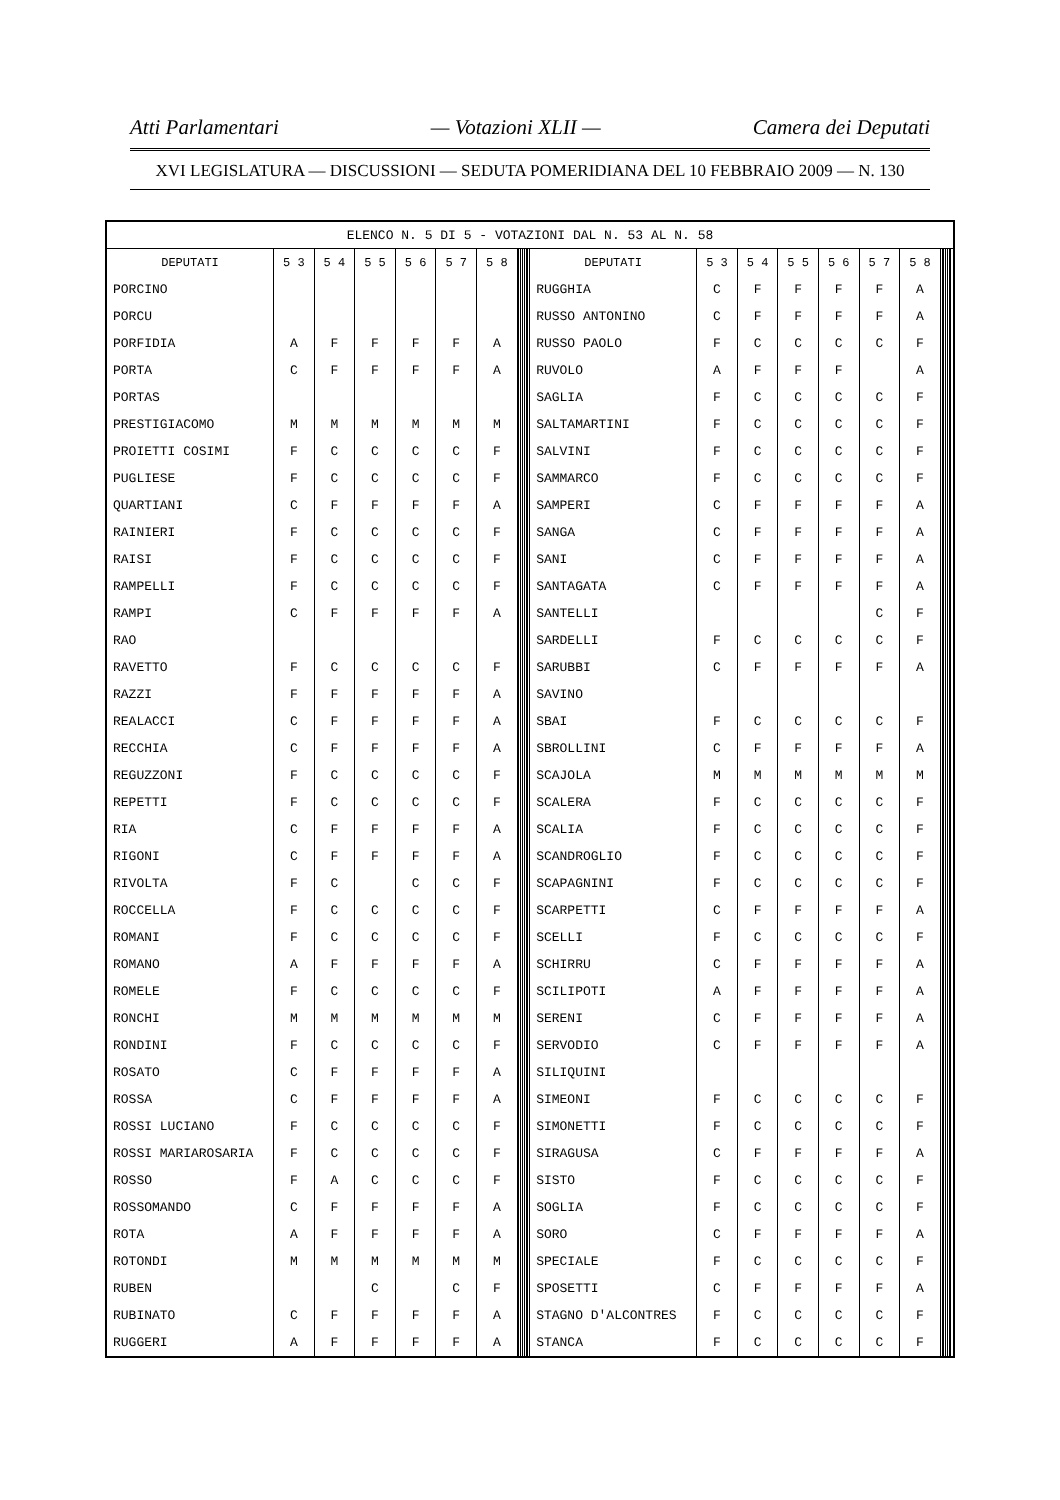Atti Parlamentari — Votazioni XLII — Camera dei Deputati
XVI LEGISLATURA — DISCUSSIONI — SEDUTA POMERIDIANA DEL 10 FEBBRAIO 2009 — N. 130
| ELENCO N. 5 DI 5 - VOTAZIONI DAL N. 53 AL N. 58 | | | | | | | | | | | | | | | | | | | | | | | | | | | |
| DEPUTATI | 5 3 | 5 4 | 5 5 | 5 6 | 5 7 | 5 8 | | | | | | | | DEPUTATI | 5 3 | 5 4 | 5 5 | 5 6 | 5 7 | 5 8 | | | | | | | |
| PORCINO | | | | | | | | | | | | | | RUGGHIA | C | F | F | F | F | A | | | | | | | |
| PORCU | | | | | | | | | | | | | | RUSSO ANTONINO | C | F | F | F | F | A | | | | | | | |
| PORFIDIA | A | F | F | F | F | A | | | | | | | | RUSSO PAOLO | F | C | C | C | C | F | | | | | | | |
| PORTA | C | F | F | F | F | A | | | | | | | | RUVOLO | A | F | F | F | | A | | | | | | | |
| PORTAS | | | | | | | | | | | | | | SAGLIA | F | C | C | C | C | F | | | | | | | |
| PRESTIGIACOMO | M | M | M | M | M | M | | | | | | | | SALTAMARTINI | F | C | C | C | C | F | | | | | | | |
| PROIETTI COSIMI | F | C | C | C | C | F | | | | | | | | SALVINI | F | C | C | C | C | F | | | | | | | |
| PUGLIESE | F | C | C | C | C | F | | | | | | | | SAMMARCO | F | C | C | C | C | F | | | | | | | |
| QUARTIANI | C | F | F | F | F | A | | | | | | | | SAMPERI | C | F | F | F | F | A | | | | | | | |
| RAINIERI | F | C | C | C | C | F | | | | | | | | SANGA | C | F | F | F | F | A | | | | | | | |
| RAISI | F | C | C | C | C | F | | | | | | | | SANI | C | F | F | F | F | A | | | | | | | |
| RAMPELLI | F | C | C | C | C | F | | | | | | | | SANTAGATA | C | F | F | F | F | A | | | | | | | |
| RAMPI | C | F | F | F | F | A | | | | | | | | SANTELLI | | | | | C | F | | | | | | | |
| RAO | | | | | | | | | | | | | | SARDELLI | F | C | C | C | C | F | | | | | | | |
| RAVETTO | F | C | C | C | C | F | | | | | | | | SARUBBI | C | F | F | F | F | A | | | | | | | |
| RAZZI | F | F | F | F | F | A | | | | | | | | SAVINO | | | | | | | | | | | | | |
| REALACCI | C | F | F | F | F | A | | | | | | | | SBAI | F | C | C | C | C | F | | | | | | | |
| RECCHIA | C | F | F | F | F | A | | | | | | | | SBROLLINI | C | F | F | F | F | A | | | | | | | |
| REGUZZONI | F | C | C | C | C | F | | | | | | | | SCAJOLA | M | M | M | M | M | M | | | | | | | |
| REPETTI | F | C | C | C | C | F | | | | | | | | SCALERA | F | C | C | C | C | F | | | | | | | |
| RIA | C | F | F | F | F | A | | | | | | | | SCALIA | F | C | C | C | C | F | | | | | | | |
| RIGONI | C | F | F | F | F | A | | | | | | | | SCANDROGLIO | F | C | C | C | C | F | | | | | | | |
| RIVOLTA | F | C | | C | C | F | | | | | | | | SCAPAGNINI | F | C | C | C | C | F | | | | | | | |
| ROCCELLA | F | C | C | C | C | F | | | | | | | | SCARPETTI | C | F | F | F | F | A | | | | | | | |
| ROMANI | F | C | C | C | C | F | | | | | | | | SCELLI | F | C | C | C | C | F | | | | | | | |
| ROMANO | A | F | F | F | F | A | | | | | | | | SCHIRRU | C | F | F | F | F | A | | | | | | | |
| ROMELE | F | C | C | C | C | F | | | | | | | | SCILIPOTI | A | F | F | F | F | A | | | | | | | |
| RONCHI | M | M | M | M | M | M | | | | | | | | SERENI | C | F | F | F | F | A | | | | | | | |
| RONDINI | F | C | C | C | C | F | | | | | | | | SERVODIO | C | F | F | F | F | A | | | | | | | |
| ROSATO | C | F | F | F | F | A | | | | | | | | SILIQUINI | | | | | | | | | | | | | |
| ROSSA | C | F | F | F | F | A | | | | | | | | SIMEONI | F | C | C | C | C | F | | | | | | | |
| ROSSI LUCIANO | F | C | C | C | C | F | | | | | | | | SIMONETTI | F | C | C | C | C | F | | | | | | | |
| ROSSI MARIAROSARIA | F | C | C | C | C | F | | | | | | | | SIRAGUSA | C | F | F | F | F | A | | | | | | | |
| ROSSO | F | A | C | C | C | F | | | | | | | | SISTO | F | C | C | C | C | F | | | | | | | |
| ROSSOMANDO | C | F | F | F | F | A | | | | | | | | SOGLIA | F | C | C | C | C | F | | | | | | | |
| ROTA | A | F | F | F | F | A | | | | | | | | SORO | C | F | F | F | F | A | | | | | | | |
| ROTONDI | M | M | M | M | M | M | | | | | | | | SPECIALE | F | C | C | C | C | F | | | | | | | |
| RUBEN | | | C | | C | F | | | | | | | | SPOSETTI | C | F | F | F | F | A | | | | | | | |
| RUBINATO | C | F | F | F | F | A | | | | | | | | STAGNO D'ALCONTRES | F | C | C | C | C | F | | | | | | | |
| RUGGERI | A | F | F | F | F | A | | | | | | | | STANCA | F | C | C | C | C | F | | | | | | | |